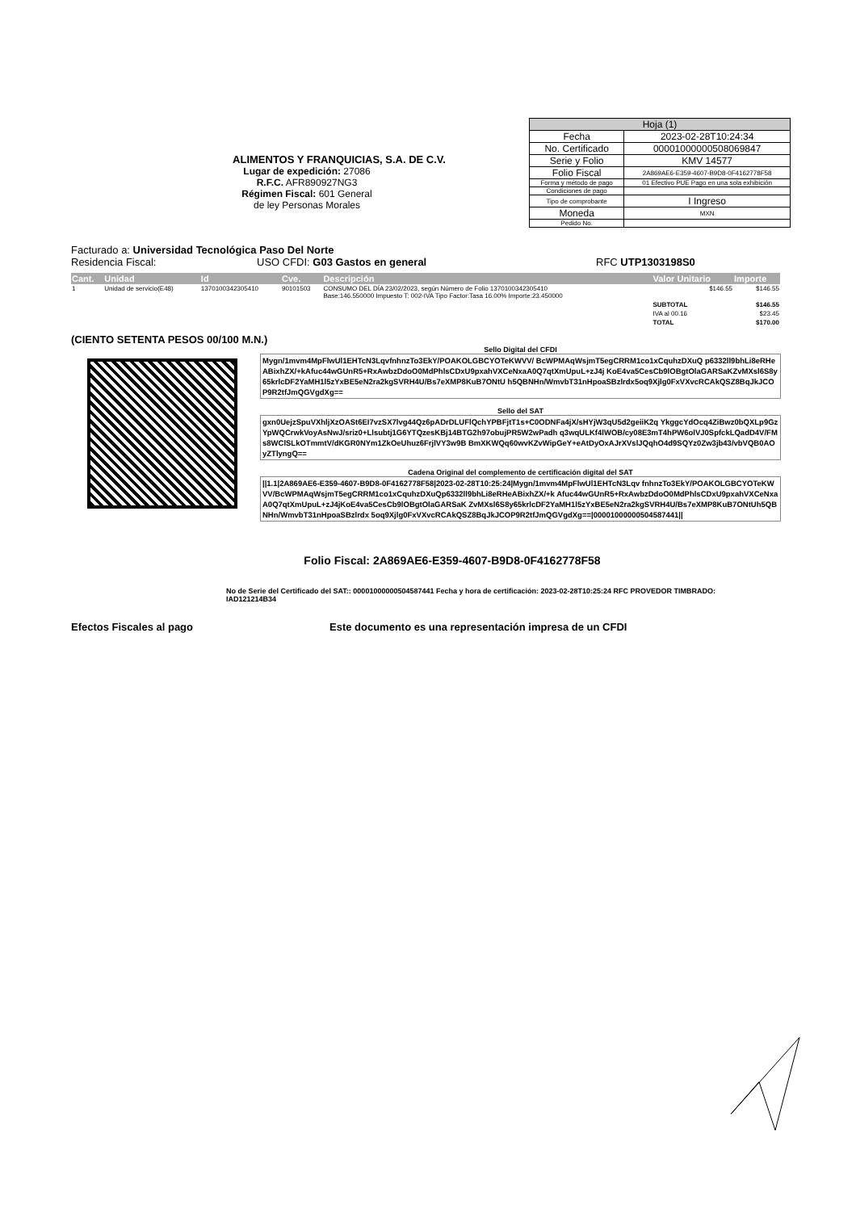ALIMENTOS Y FRANQUICIAS, S.A. DE C.V.
Lugar de expedición: 27086
R.F.C. AFR890927NG3
Régimen Fiscal: 601 General
de ley Personas Morales
| Hoja (1) | |
| --- | --- |
| Fecha | 2023-02-28T10:24:34 |
| No. Certificado | 00001000000508069847 |
| Serie y Folio | KMV 14577 |
| Folio Fiscal | 2A869AE6-E359-4607-B9D8-0F4162778F58 |
| Forma y método de pago | 01 Efectivo PUE Pago en una sola exhibición |
| Condiciones de pago | |
| Tipo de comprobante | I Ingreso |
| Moneda | MXN |
| Pedido No. | |
Facturado a: Universidad Tecnológica Paso Del Norte
Residencia Fiscal: USO CFDI: G03 Gastos en general RFC UTP1303198S0
| Cant. | Unidad | Id | Cve. | Descripción | Valor Unitario | Importe |
| --- | --- | --- | --- | --- | --- | --- |
| 1 | Unidad de servicio(E48) | 1370100342305410 | 90101503 | CONSUMO DEL DÍA 23/02/2023, según Número de Folio 1370100342305410 Base:146.550000 Impuesto T: 002-IVA Tipo Factor:Tasa 16.00% Importe:23.450000 | $146.55 | $146.55 |
| | | | | | SUBTOTAL | $146.55 |
| | | | | | IVA al 00.16 | $23.45 |
| | | | | | TOTAL | $170.00 |
(CIENTO SETENTA PESOS 00/100 M.N.)
Sello Digital del CFDI
Mygn/1mvm4MpFlwUl1EHTcN3LqvfnhnzTo3EkY/POAKOLGBCYOTeKWVV/ BcWPMAqWsjmT5egCRRM1co1xCquhzDXuQ p6332ll9bhLi8eRHeABixhZX/+kAfuc44wGUnR5+RxAwbzDdoO0MdPhlsCDxU9pxahVXCeNxaA0Q7qtXmUpuL+zJ4j KoE4va5CesCb9lOBgtOlaGARSaKZvMXsl6S8y65krlcDF2YaMH1l5zYxBE5eN2ra2kgSVRH4U/Bs7eXMP8KuB7ONtU h5QBNHn/WmvbT31nHpoaSBzlrdx5oq9Xjlg0FxVXvcRCAkQSZ8BqJkJCOP9R2tfJmQGVgdXg==
Sello del SAT
gxn0UejzSpuVXhljXzOASt6EI7vzSX7lvg44Qz6pADrDLUFlQchYPBFjtT1s+C0ODNFa4jX/sHYjW3qU5d2geiiK2q YkggcYdOcq4ZiBwz0bQXLp9GzYpWQCrwkVoyAsNwJ/sriz0+Llsubtj1G6YTQzesKBj14BTG2h97obujPR5W2wPadh q3wqULKf4lWOB/cy08E3mT4hPW6olVJ0SpfckLQadD4V/FMs8WClSLkOTmmtV/dKGR0NYm1ZkOeUhuz6FrjlVY3w9B BmXKWQq60wvKZvWipGeY+eAtDyOxAJrXVslJQqhO4d9SQYz0Zw3jb43/vbVQB0AOyZTlyngQ==
Cadena Original del complemento de certificación digital del SAT
||1.1|2A869AE6-E359-4607-B9D8-0F4162778F58|2023-02-28T10:25:24|Mygn/1mvm4MpFlwUl1EHTcN3Lqv fnhnzTo3EkY/POAKOLGBCYOTeKWVV/BcWPMAqWsjmT5egCRRM1co1xCquhzDXuQp6332ll9bhLi8eRHeABixhZX/+k Afuc44wGUnR5+RxAwbzDdoO0MdPhlsCDxU9pxahVXCeNxaA0Q7qtXmUpuL+zJ4jKoE4va5CesCb9lOBgtOlaGARSaK ZvMXsl6S8y65krlcDF2YaMH1l5zYxBE5eN2ra2kgSVRH4U/Bs7eXMP8KuB7ONtUh5QBNHn/WmvbT31nHpoaSBzlrdx 5oq9Xjlg0FxVXvcRCAkQSZ8BqJkJCOP9R2tfJmQGVgdXg==|00001000000504587441||
Folio Fiscal: 2A869AE6-E359-4607-B9D8-0F4162778F58
No de Serie del Certificado del SAT:: 00001000000504587441 Fecha y hora de certificación: 2023-02-28T10:25:24 RFC PROVEDOR TIMBRADO: IAD121214B34
Efectos Fiscales al pago Este documento es una representación impresa de un CFDI